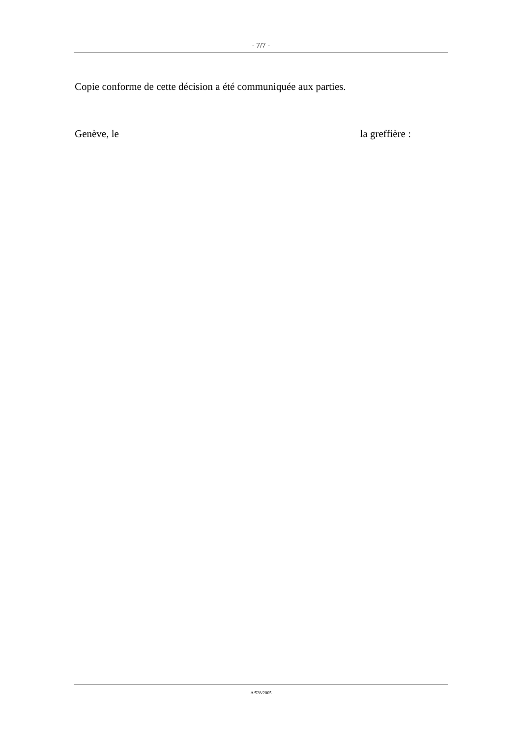- 7/7 -
Copie conforme de cette décision a été communiquée aux parties.
Genève, le la greffière :
A/528/2005